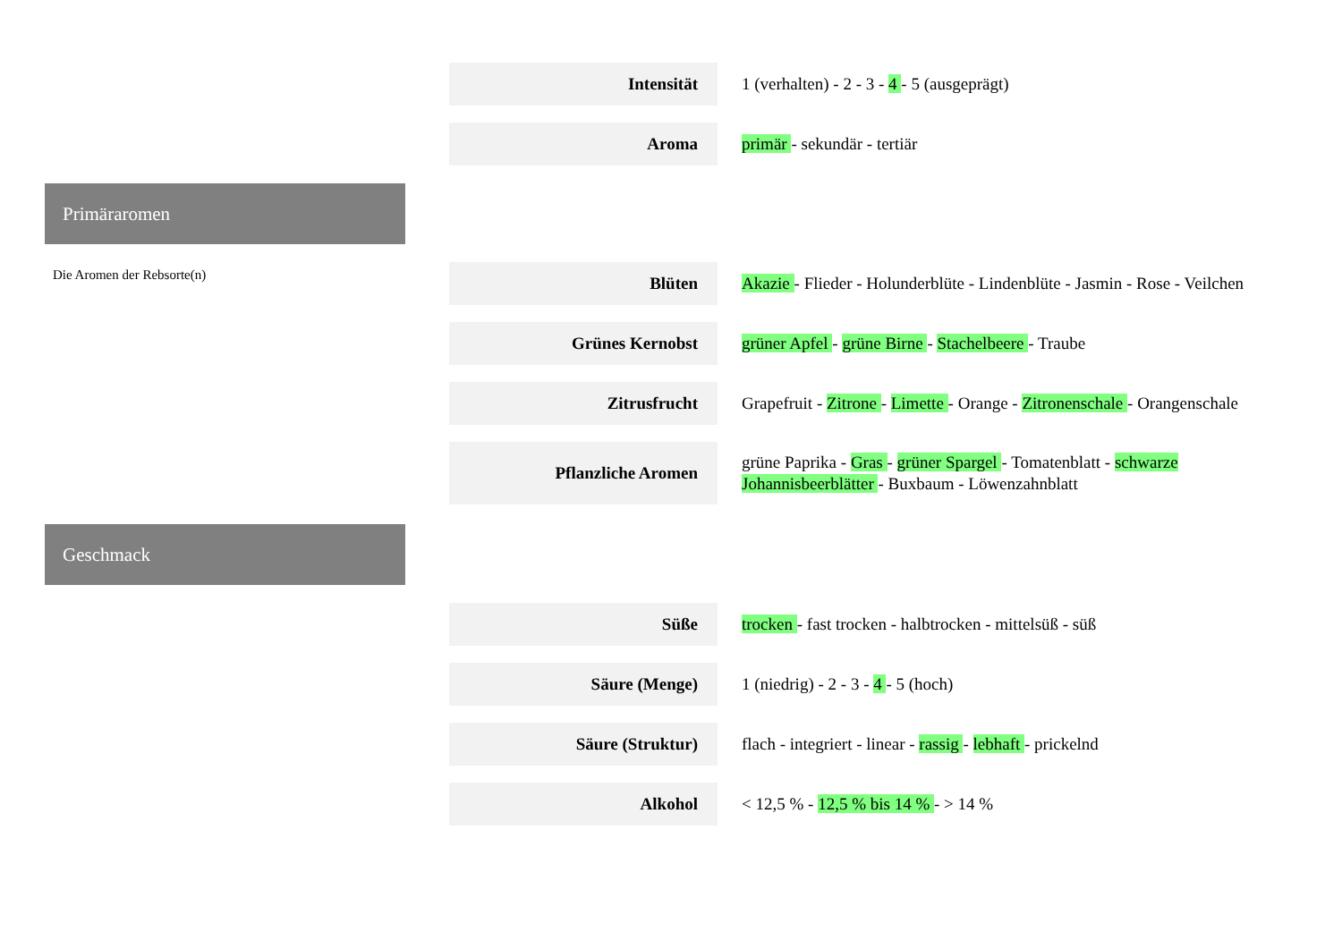Primäraromen
Die Aromen der Rebsorte(n)
Geschmack
| Intensität | 1 (verhalten) - 2 - 3 - 4 - 5 (ausgeprägt) |
| Aroma | primär - sekundär - tertiär |
| Blüten | Akazie - Flieder - Holunderblüte - Lindenblüte - Jasmin - Rose - Veilchen |
| Grünes Kernobst | grüner Apfel - grüne Birne - Stachelbeere - Traube |
| Zitrusfrucht | Grapefruit - Zitrone - Limette - Orange - Zitronenschale - Orangenschale |
| Pflanzliche Aromen | grüne Paprika - Gras - grüner Spargel - Tomatenblatt - schwarze Johannisbeerblätter - Buxbaum - Löwenzahnblatt |
| Süße | trocken - fast trocken - halbtrocken - mittelsüß - süß |
| Säure (Menge) | 1 (niedrig) - 2 - 3 - 4 - 5 (hoch) |
| Säure (Struktur) | flach - integriert - linear - rassig - lebhaft - prickelnd |
| Alkohol | < 12,5 % - 12,5 % bis 14 % - > 14 % |